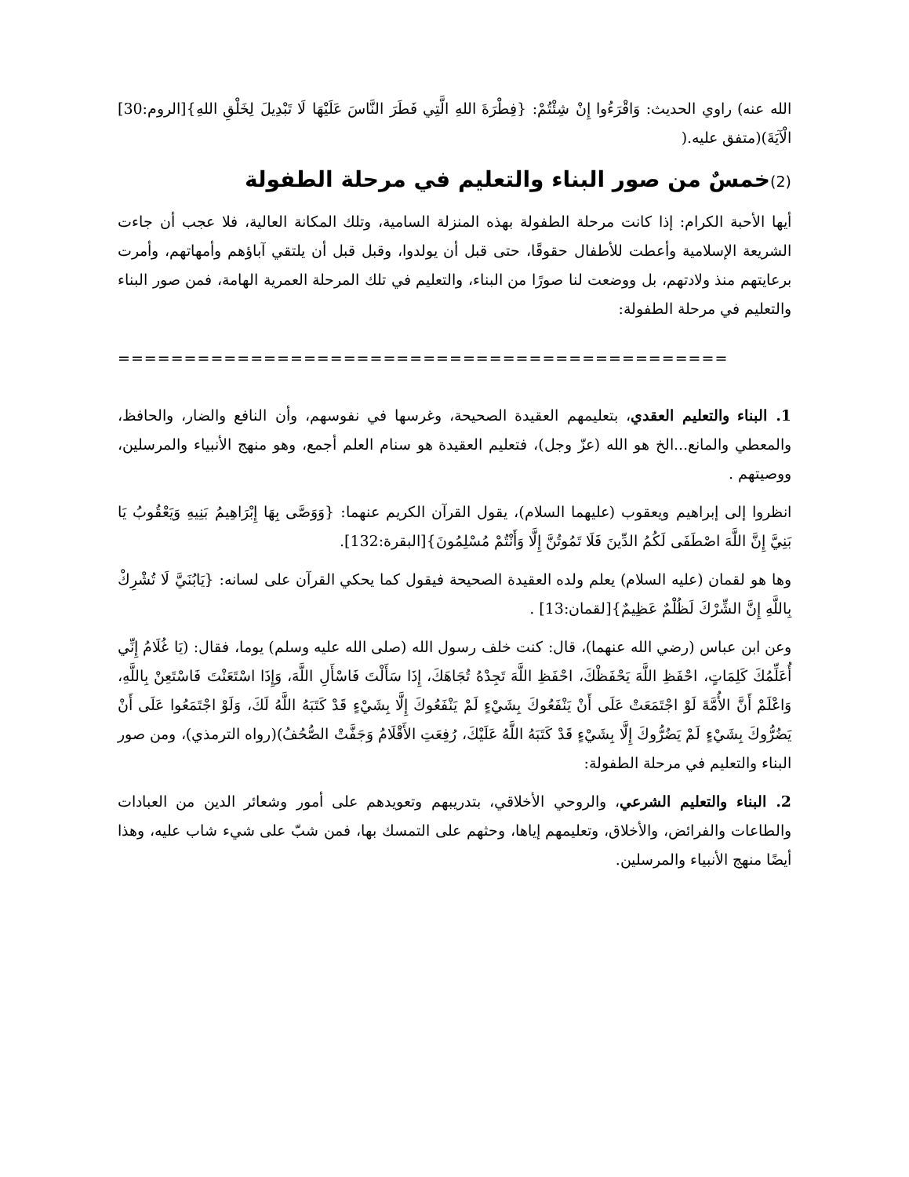الله عنه) راوي الحديث: وَاقْرَءُوا إِنْ شِئْتُمْ: {فِطْرَةَ اللهِ الَّتِي فَطَرَ النَّاسَ عَلَيْهَا لَا تَبْدِيلَ لِخَلْقِ اللهِ}[الروم:30] الْآيَةَ)(متفق عليه.(
(2) خمسٌ من صور البناء والتعليم في مرحلة الطفولة
أيها الأحبة الكرام: إذا كانت مرحلة الطفولة بهذه المنزلة السامية، وتلك المكانة العالية، فلا عجب أن جاءت الشريعة الإسلامية وأعطت للأطفال حقوقًا، حتى قبل أن يولدوا، وقبل قبل أن يلتقي آباؤهم وأمهاتهم، وأمرت برعايتهم منذ ولادتهم، بل ووضعت لنا صورًا من البناء، والتعليم في تلك المرحلة العمرية الهامة، فمن صور البناء والتعليم في مرحلة الطفولة:
==============================================
1. البناء والتعليم العقدي، بتعليمهم العقيدة الصحيحة، وغرسها في نفوسهم، وأن النافع والضار، والحافظ، والمعطي والمانع...الخ هو الله (عزّ وجل)، فتعليم العقيدة هو سنام العلم أجمع، وهو منهج الأنبياء والمرسلين، ووصيتهم .
انظروا إلى إبراهيم ويعقوب (عليهما السلام)، يقول القرآن الكريم عنهما: {وَوَصَّى بِهَا إِبْرَاهِيمُ بَنِيهِ وَيَعْقُوبُ يَا بَنِيَّ إِنَّ اللَّهَ اصْطَفَى لَكُمُ الدِّينَ فَلَا تَمُوتُنَّ إِلَّا وَأَنْتُمْ مُسْلِمُونَ}[البقرة:132].
وها هو لقمان (عليه السلام) يعلم ولده العقيدة الصحيحة فيقول كما يحكي القرآن على لسانه: {يَابُنَيَّ لَا تُشْرِكْ بِاللَّهِ إِنَّ الشِّرْكَ لَظُلْمٌ عَظِيمٌ}[لقمان:13] .
وعن ابن عباس (رضي الله عنهما)، قال: كنت خلف رسول الله (صلى الله عليه وسلم) يوما، فقال: (يَا غُلَامُ إِنِّي أُعَلِّمُكَ كَلِمَاتٍ، احْفَظِ اللَّهَ يَحْفَظْكَ، احْفَظِ اللَّهَ تَجِدْهُ تُجَاهَكَ، إِذَا سَأَلْتَ فَاسْأَلِ اللَّهَ، وَإِذَا اسْتَعَنْتَ فَاسْتَعِنْ بِاللَّهِ، وَاعْلَمْ أَنَّ الأُمَّةَ لَوْ اجْتَمَعَتْ عَلَى أَنْ يَنْفَعُوكَ بِشَيْءٍ لَمْ يَنْفَعُوكَ إِلَّا بِشَيْءٍ قَدْ كَتَبَهُ اللَّهُ لَكَ، وَلَوْ اجْتَمَعُوا عَلَى أَنْ يَضُرُّوكَ بِشَيْءٍ لَمْ يَضُرُّوكَ إِلَّا بِشَيْءٍ قَدْ كَتَبَهُ اللَّهُ عَلَيْكَ، رُفِعَتِ الأَقْلَامُ وَجَفَّتْ الصُّحُفُ)(رواه الترمذي)، ومن صور البناء والتعليم في مرحلة الطفولة:
2. البناء والتعليم الشرعي، والروحي الأخلاقي، بتدريبهم وتعويدهم على أمور وشعائر الدين من العبادات والطاعات والفرائض، والأخلاق، وتعليمهم إياها، وحثهم على التمسك بها، فمن شبّ على شيء شاب عليه، وهذا أيضًا منهج الأنبياء والمرسلين.